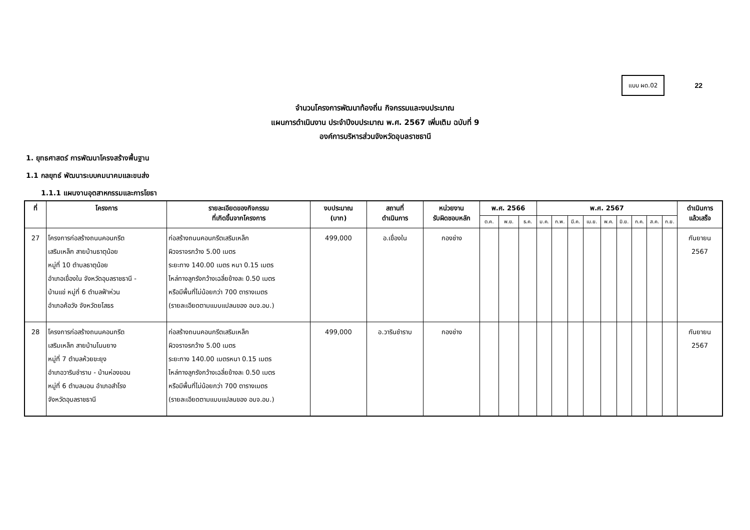แบบ ผด.02
22
จำนวนโครงการพัฒนาท้องถิ่น กิจกรรมและงบประมาณ
แผนการดำเนินงาน ประจำปีงบประมาณ พ.ศ. 2567 เพิ่มเติม ฉบับที่ 9
องค์การบริหารส่วนจังหวัดอุบลราชธานี
1. ยุทธศาสตร์ การพัฒนาโครงสร้างพื้นฐาน
1.1 กลยุทธ์ พัฒนาระบบคมนาคมและขนส่ง
1.1.1 แผนงานอุตสาหกรรมและการโยธา
| ที่ | โครงการ | รายละเอียดของกิจกรรม ที่เกิดขึ้นจากโครงการ | งบประมาณ (บาท) | สถานที่ ดำเนินการ | หน่วยงาน รับผิดชอบหลัก | พ.ศ. 2566 | | | พ.ศ. 2567 | | | | | | | | | ดำเนินการ แล้วเสร็จ |
| --- | --- | --- | --- | --- | --- | --- | --- | --- | --- | --- | --- | --- | --- | --- | --- | --- | --- | --- |
| | | | | | | ต.ค. | พ.ย. | ธ.ค. | ม.ค. | ก.พ. | มี.ค. | เม.ย. | พ.ค. | มิ.ย. | ก.ค. | ส.ค. | ก.ย. | |
| 27 | โครงการก่อสร้างถนนคอนกรีต เสริมเหล็ก สายบ้านธาตุน้อย หมู่ที่ 10 ตำบลธาตุน้อย อำเภอเขื่องใน จังหวัดอุบลราชธานี - บ้านแข่ หมู่ที่ 6 ตำบลฟ้าห่วน อำเภอค้อวัง จังหวัดยโสธร | ก่อสร้างถนนคอนกรีตเสริมเหล็ก ผิวจราจรกว้าง 5.00 เมตร ระยะทาง 140.00 เมตร หนา 0.15 เมตร ไหล่ทางลูกรังกว้างเฉลี่ยข้างละ 0.50 เมตร หรือมีพื้นที่ไม่น้อยกว่า 700 ตารางเมตร (รายละเอียดตามแบบแปลนของ อบจ.อบ.) | 499,000 | อ.เขื่องใน | กองช่าง | | | | | | | | | | | | | กันยายน 2567 |
| 28 | โครงการก่อสร้างถนนคอนกรีต เสริมเหล็ก สายบ้านโนนยาง หมู่ที่ 7 ตำบลห้วยขะยุง อำเภอวารินชำราบ - บ้านห่องขอน หมู่ที่ 6 ตำบลบอน อำเภอสำโรง จังหวัดอุบลราชธานี | ก่อสร้างถนนคอนกรีตเสริมเหล็ก ผิวจราจรกว้าง 5.00 เมตร ระยะทาง 140.00 เมตรหนา 0.15 เมตร ไหล่ทางลูกรังกว้างเฉลี่ยข้างละ 0.50 เมตร หรือมีพื้นที่ไม่น้อยกว่า 700 ตารางเมตร (รายละเอียดตามแบบแปลนของ อบจ.อบ.) | 499,000 | อ.วารินชำราบ | กองช่าง | | | | | | | | | | | | | กันยายน 2567 |